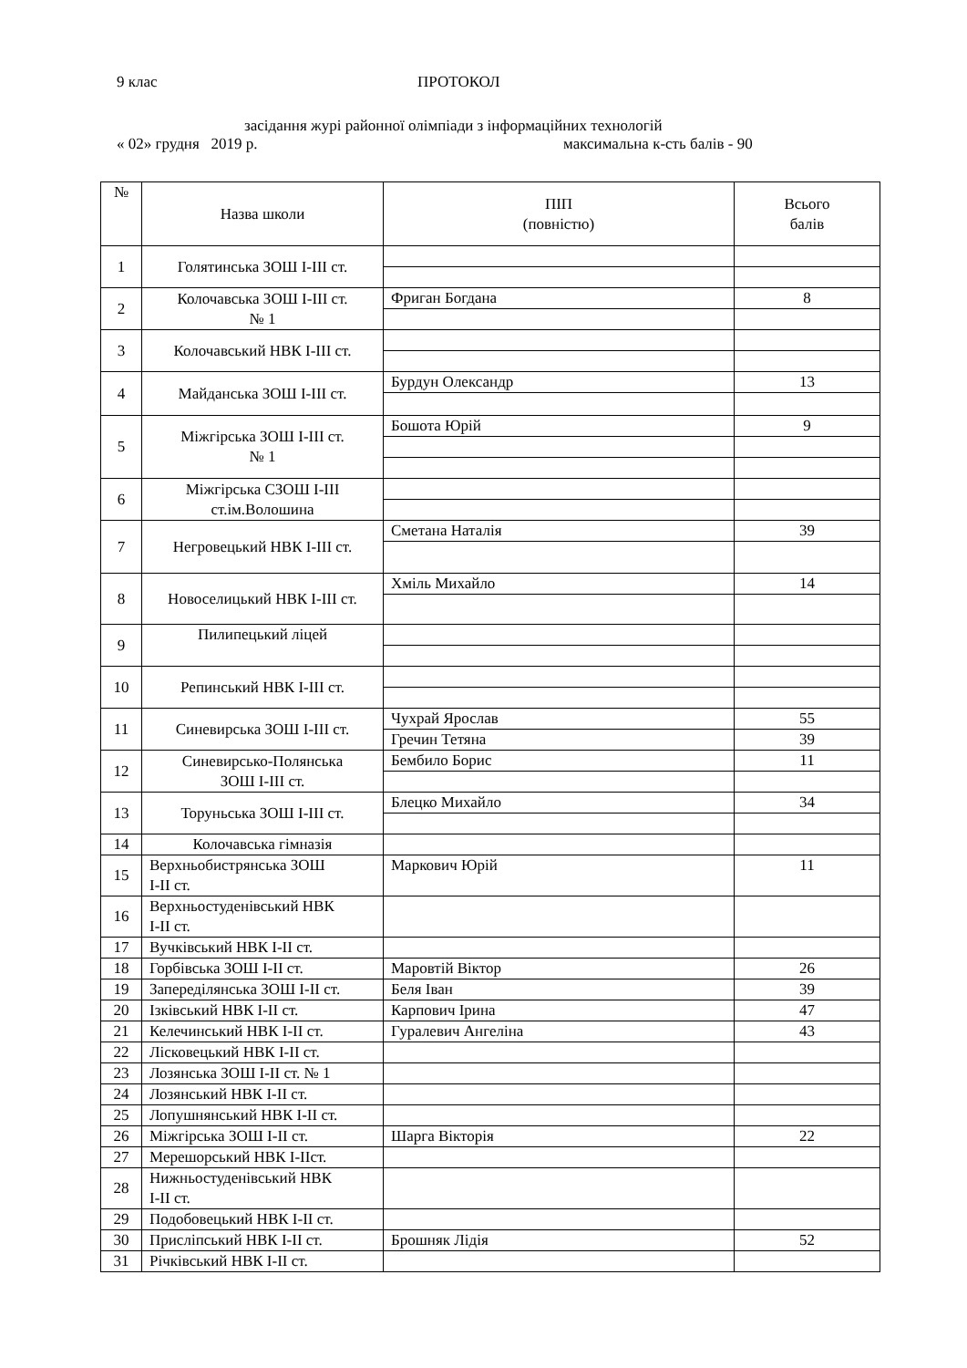9 клас ПРОТОКОЛ
засідання журі районної олімпіади з інформаційних технологій
« 02» грудня 2019 р. максимальна к-сть балів - 90
| № | Назва школи | ПІП (повністю) | Всього балів |
| --- | --- | --- | --- |
| 1 | Голятинська ЗОШ І-ІІІ ст. | | |
| 2 | Колочавська ЗОШ І-ІІІ ст. № 1 | Фриган Богдана | 8 |
| 3 | Колочавський НВК І-ІІІ ст. | | |
| 4 | Майданська ЗОШ І-ІІІ ст. | Бурдун Олександр | 13 |
| 5 | Міжгірська ЗОШ І-ІІІ ст. № 1 | Бошота Юрій | 9 |
| 6 | Міжгірська СЗОШ І-ІІІ ст.ім.Волошина | | |
| 7 | Негровецький НВК І-ІІІ ст. | Сметана Наталія | 39 |
| 8 | Новоселицький НВК І-ІІІ ст. | Хміль Михайло | 14 |
| 9 | Пилипецький ліцей | | |
| 10 | Репинський НВК І-ІІІ ст. | | |
| 11 | Синевирська ЗОШ І-ІІІ ст. | Чухрай Ярослав | 55 |
| | | Гречин Тетяна | 39 |
| 12 | Синевирсько-Полянська ЗОШ І-ІІІ ст. | Бембило Борис | 11 |
| 13 | Торуньська ЗОШ І-ІІІ ст. | Блецко Михайло | 34 |
| 14 | Колочавська гімназія | | |
| 15 | Верхньобистрянська ЗОШ І-ІІ ст. | Маркович Юрій | 11 |
| 16 | Верхньостуденівський НВК І-ІІ ст. | | |
| 17 | Вучківський НВК І-ІІ ст. | | |
| 18 | Горбівська ЗОШ І-ІІ ст. | Маровтій Віктор | 26 |
| 19 | Запереділянська ЗОШ І-ІІ ст. | Беля Іван | 39 |
| 20 | Ізківський НВК І-ІІ ст. | Карпович Ірина | 47 |
| 21 | Келечинський НВК І-ІІ ст. | Гуралевич Ангеліна | 43 |
| 22 | Лісковецький НВК І-ІІ ст. | | |
| 23 | Лозянська ЗОШ І-ІІ ст. № 1 | | |
| 24 | Лозянський НВК І-ІІ ст. | | |
| 25 | Лопушнянський НВК І-ІІ ст. | | |
| 26 | Міжгірська ЗОШ І-ІІ ст. | Шарга Вікторія | 22 |
| 27 | Мерешорський НВК І-ІІст. | | |
| 28 | Нижньостуденівський НВК І-ІІ ст. | | |
| 29 | Подобовецький НВК І-ІІ ст. | | |
| 30 | Присліпський НВК І-ІІ ст. | Брошняк Лідія | 52 |
| 31 | Річківський НВК І-ІІ ст. | | |